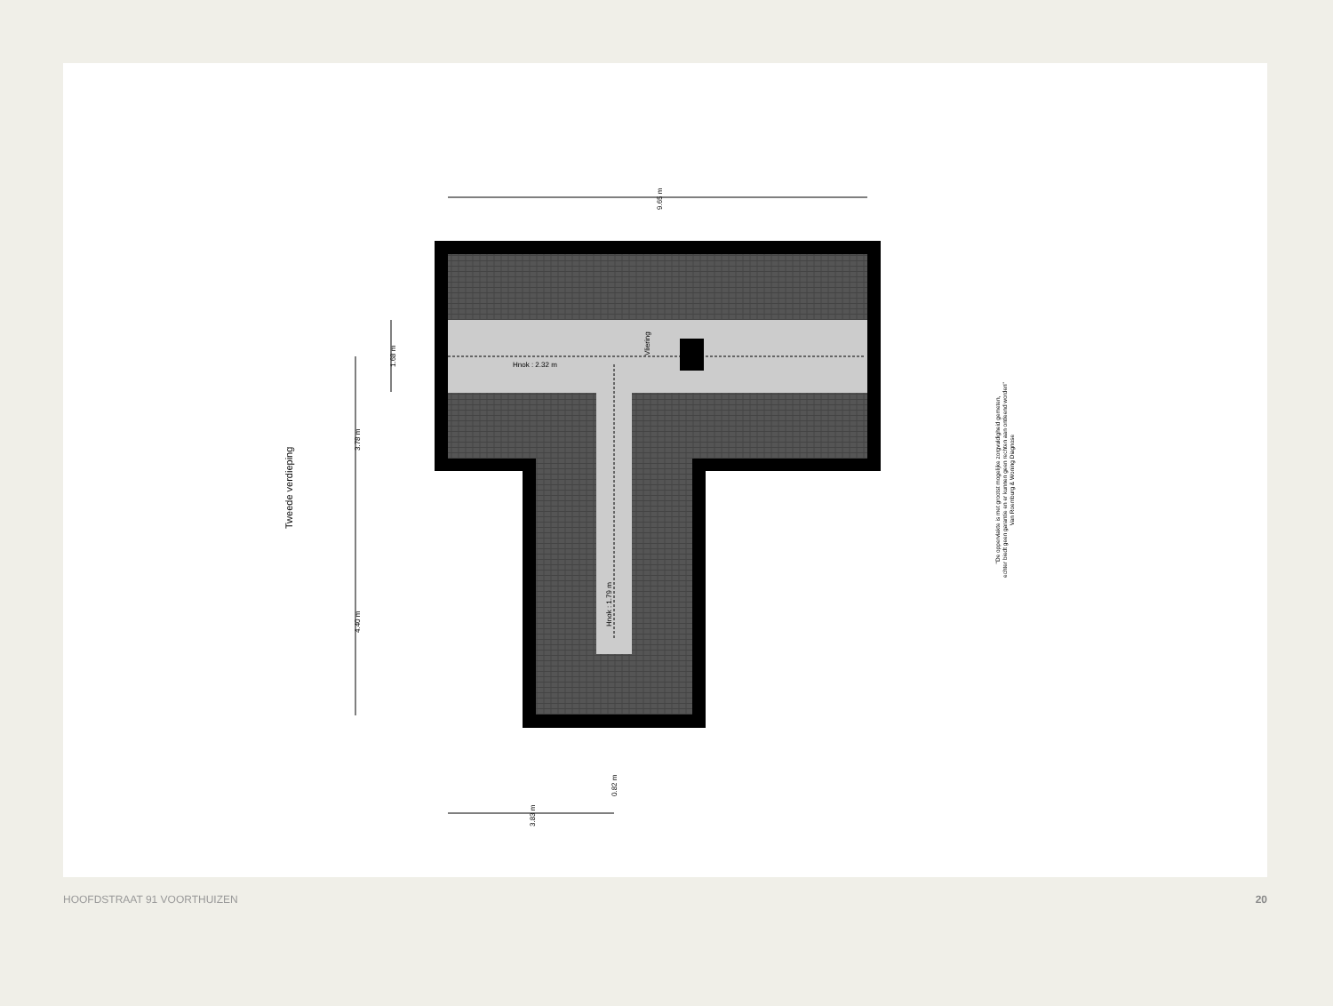Hnok : 2.32 m
Vliering
Hnok : 1.79 m
9.65 m
3.78 m
4.40 m
1.68 m
3.83 m
0.82 m
Tweede verdieping
"De oppervlakte is met grootst mogelijke zorgvuldigheid gemeten,
echter biedt geen garantie en er kunnen geen rechten aan ontleend worden"
Van Roemburg & Woning Diagnose
HOOFDSTRAAT 91 VOORTHUIZEN 20